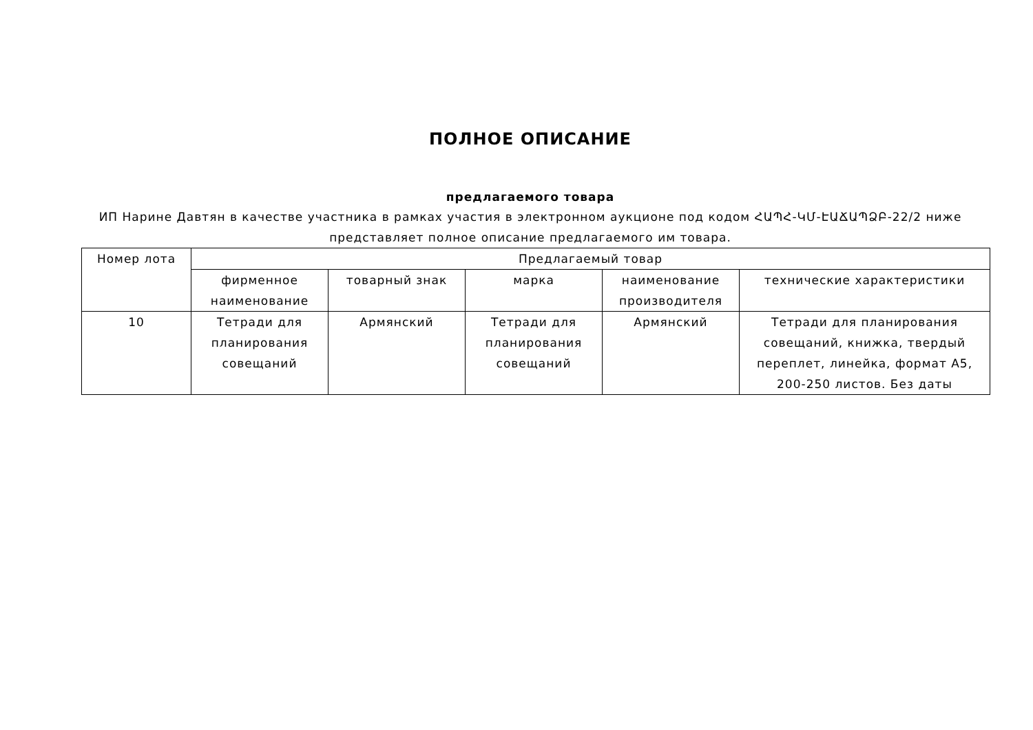ПОЛНОЕ ОПИСАНИЕ
предлагаемого товара
ИП Нарине Давтян в качестве участника в рамках участия в электронном аукционе под кодом ՀԱՊՀ-ԿՄ-ԷԱՃԱՊՁԲ-22/2 ниже представляет полное описание предлагаемого им товара.
| Номер лота | Предлагаемый товар | | | | |
| --- | --- | --- | --- | --- | --- |
| | фирменное наименование | товарный знак | марка | наименование производителя | технические характеристики |
| 10 | Тетради для планирования совещаний | Армянский | Тетради для планирования совещаний | Армянский | Тетради для планирования совещаний, книжка, твердый переплет, линейка, формат A5, 200-250 листов. Без даты |